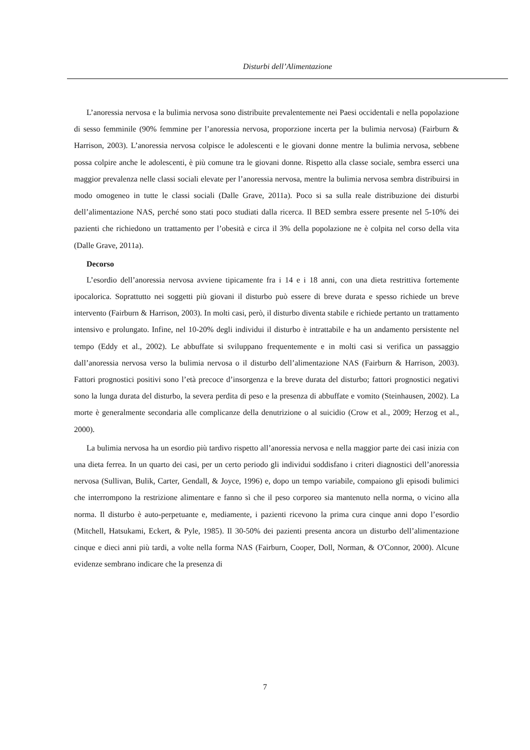Disturbi dell’Alimentazione
L’anoressia nervosa e la bulimia nervosa sono distribuite prevalentemente nei Paesi occidentali e nella popolazione di sesso femminile (90% femmine per l’anoressia nervosa, proporzione incerta per la bulimia nervosa) (Fairburn & Harrison, 2003). L’anoressia nervosa colpisce le adolescenti e le giovani donne mentre la bulimia nervosa, sebbene possa colpire anche le adolescenti, è più comune tra le giovani donne. Rispetto alla classe sociale, sembra esserci una maggior prevalenza nelle classi sociali elevate per l’anoressia nervosa, mentre la bulimia nervosa sembra distribuirsi in modo omogeneo in tutte le classi sociali (Dalle Grave, 2011a). Poco si sa sulla reale distribuzione dei disturbi dell’alimentazione NAS, perché sono stati poco studiati dalla ricerca. Il BED sembra essere presente nel 5-10% dei pazienti che richiedono un trattamento per l’obesità e circa il 3% della popolazione ne è colpita nel corso della vita (Dalle Grave, 2011a).
Decorso
L’esordio dell’anoressia nervosa avviene tipicamente fra i 14 e i 18 anni, con una dieta restrittiva fortemente ipocalorica. Soprattutto nei soggetti più giovani il disturbo può essere di breve durata e spesso richiede un breve intervento (Fairburn & Harrison, 2003). In molti casi, però, il disturbo diventa stabile e richiede pertanto un trattamento intensivo e prolungato. Infine, nel 10-20% degli individui il disturbo è intrattabile e ha un andamento persistente nel tempo (Eddy et al., 2002). Le abbuffate si sviluppano frequentemente e in molti casi si verifica un passaggio dall’anoressia nervosa verso la bulimia nervosa o il disturbo dell’alimentazione NAS (Fairburn & Harrison, 2003). Fattori prognostici positivi sono l’età precoce d’insorgenza e la breve durata del disturbo; fattori prognostici negativi sono la lunga durata del disturbo, la severa perdita di peso e la presenza di abbuffate e vomito (Steinhausen, 2002). La morte è generalmente secondaria alle complicanze della denutrizione o al suicidio (Crow et al., 2009; Herzog et al., 2000).
La bulimia nervosa ha un esordio più tardivo rispetto all’anoressia nervosa e nella maggior parte dei casi inizia con una dieta ferrea. In un quarto dei casi, per un certo periodo gli individui soddisfano i criteri diagnostici dell’anoressia nervosa (Sullivan, Bulik, Carter, Gendall, & Joyce, 1996) e, dopo un tempo variabile, compaiono gli episodi bulimici che interrompono la restrizione alimentare e fanno sì che il peso corporeo sia mantenuto nella norma, o vicino alla norma. Il disturbo è auto-perpetuante e, mediamente, i pazienti ricevono la prima cura cinque anni dopo l’esordio (Mitchell, Hatsukami, Eckert, & Pyle, 1985). Il 30-50% dei pazienti presenta ancora un disturbo dell’alimentazione cinque e dieci anni più tardi, a volte nella forma NAS (Fairburn, Cooper, Doll, Norman, & O'Connor, 2000). Alcune evidenze sembrano indicare che la presenza di
7